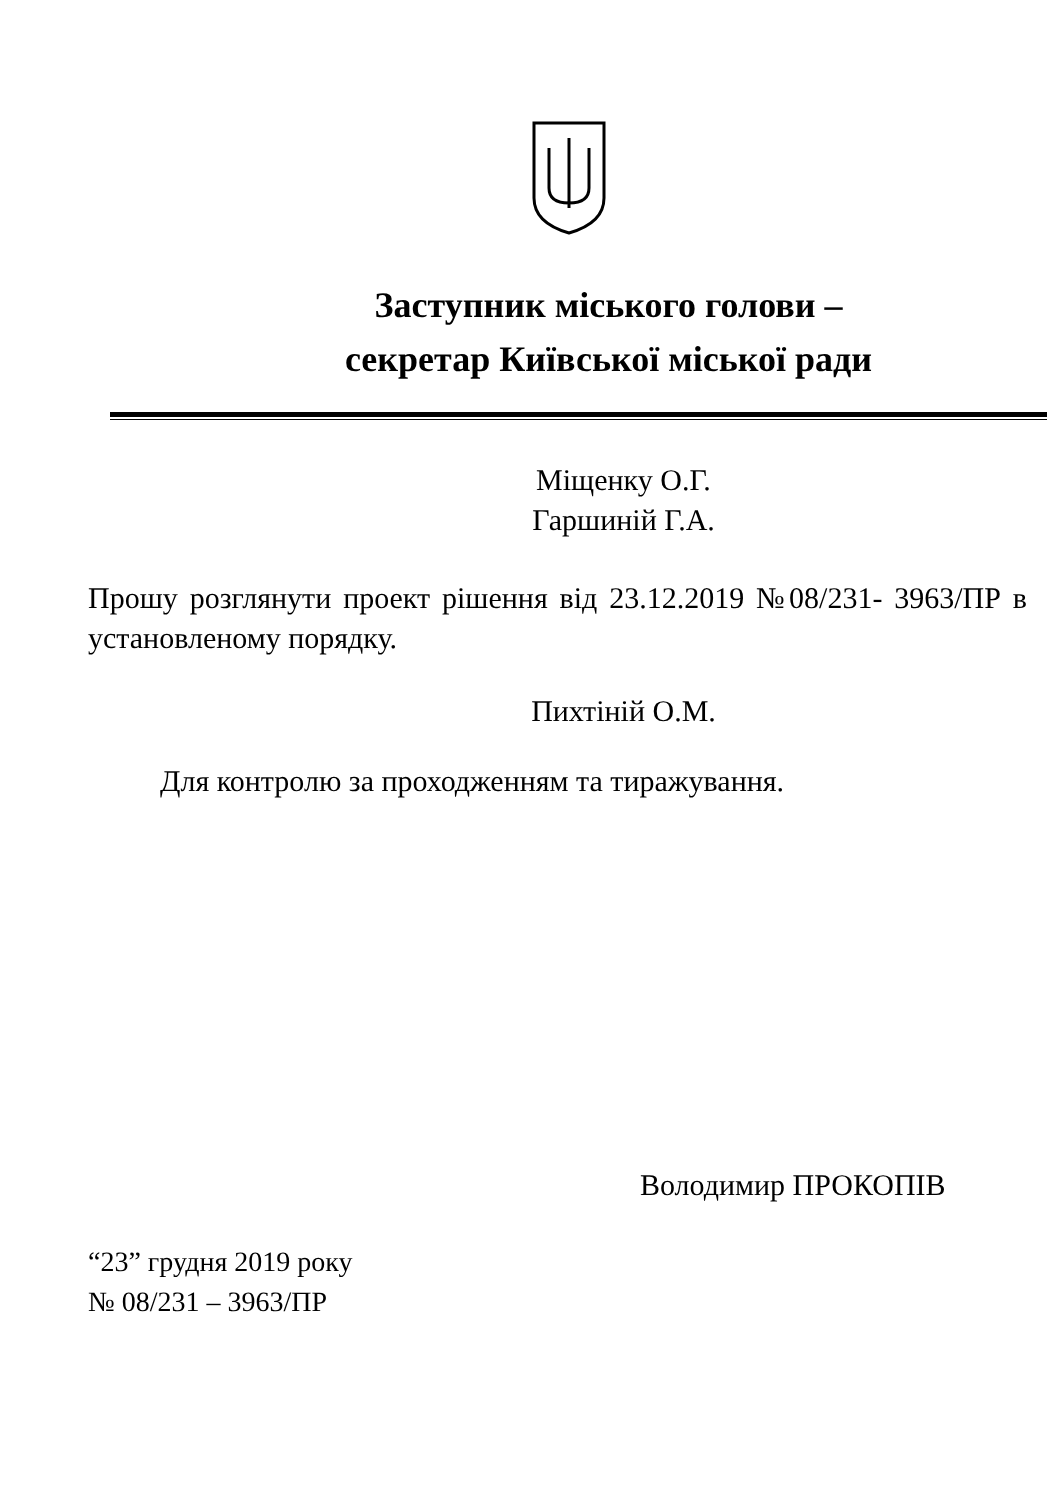Заступник міського голови –
секретар Київської міської ради
Міщенку О.Г.
Гаршиній Г.А.
Прошу розглянути проект рішення від 23.12.2019 №08/231- 3963/ПР в установленому порядку.
Пихтіній О.М.
Для контролю за проходженням та тиражування.
Володимир ПРОКОПІВ
“23” грудня 2019 року
№ 08/231 – 3963/ПР